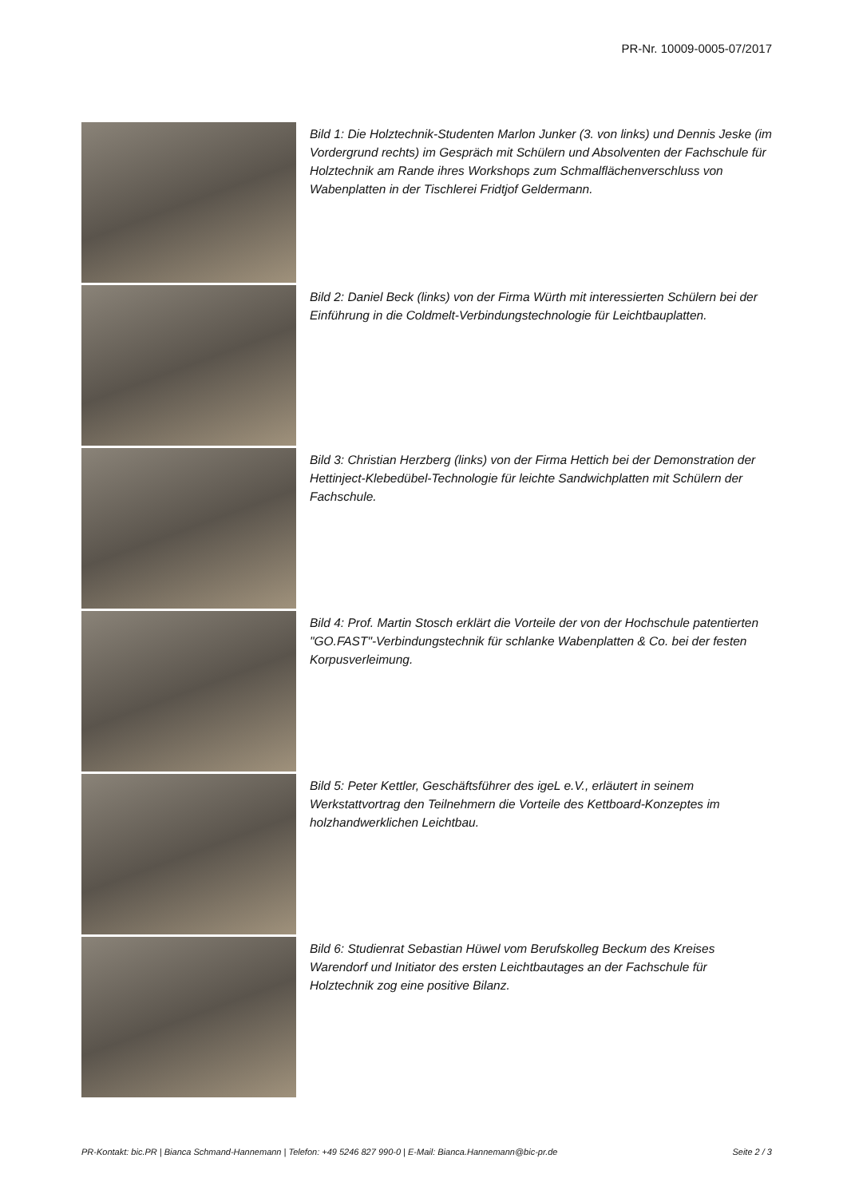PR-Nr. 10009-0005-07/2017
Bild 1: Die Holztechnik-Studenten Marlon Junker (3. von links) und Dennis Jeske (im Vordergrund rechts) im Gespräch mit Schülern und Absolventen der Fachschule für Holztechnik am Rande ihres Workshops zum Schmalflächenverschluss von Wabenplatten in der Tischlerei Fridtjof Geldermann.
Bild 2: Daniel Beck (links) von der Firma Würth mit interessierten Schülern bei der Einführung in die Coldmelt-Verbindungstechnologie für Leichtbauplatten.
Bild 3: Christian Herzberg (links) von der Firma Hettich bei der Demonstration der Hettinject-Klebedübel-Technologie für leichte Sandwichplatten mit Schülern der Fachschule.
Bild 4: Prof. Martin Stosch erklärt die Vorteile der von der Hochschule patentierten "GO.FAST"-Verbindungstechnik für schlanke Wabenplatten & Co. bei der festen Korpusverleimung.
Bild 5: Peter Kettler, Geschäftsführer des igeL e.V., erläutert in seinem Werkstattvortrag den Teilnehmern die Vorteile des Kettboard-Konzeptes im holzhandwerklichen Leichtbau.
Bild 6: Studienrat Sebastian Hüwel vom Berufskolleg Beckum des Kreises Warendorf und Initiator des ersten Leichtbautages an der Fachschule für Holztechnik zog eine positive Bilanz.
PR-Kontakt: bic.PR | Bianca Schmand-Hannemann | Telefon: +49 5246 827 990-0 | E-Mail: Bianca.Hannemann@bic-pr.de Seite 2 / 3